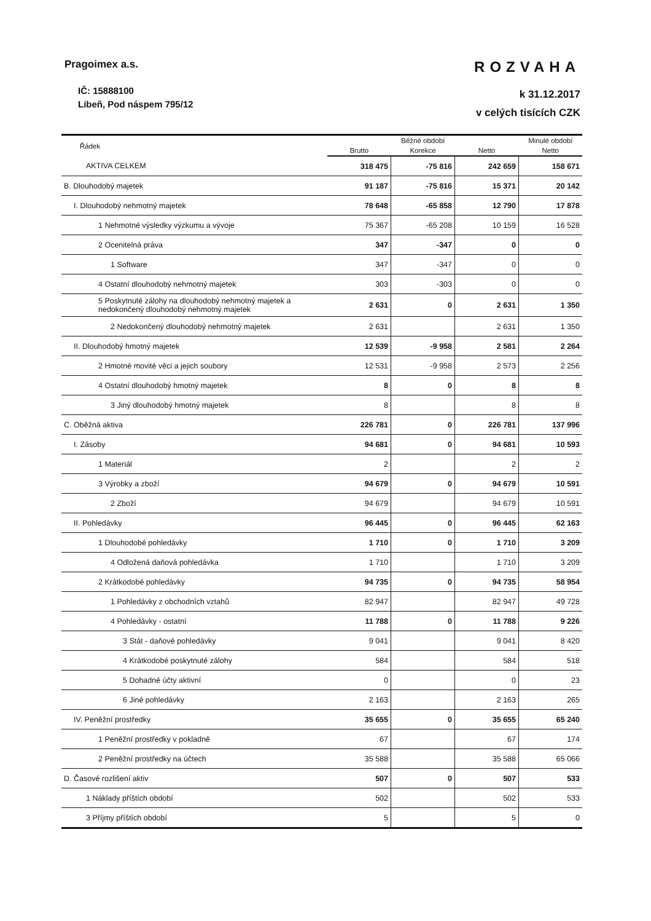Pragoimex a.s.
IČ: 15888100
Libeň, Pod náspem 795/12
ROZVAHA
k 31.12.2017
v celých tisících CZK
| Řádek | Běžné období | | | Minulé období |
| --- | --- | --- | --- | --- |
| | Brutto | Korekce | Netto | Netto |
| AKTIVA CELKEM | 318 475 | -75 816 | 242 659 | 158 671 |
| B. Dlouhodobý majetek | 91 187 | -75 816 | 15 371 | 20 142 |
| I. Dlouhodobý nehmotný majetek | 78 648 | -65 858 | 12 790 | 17 878 |
| 1 Nehmotné výsledky výzkumu a vývoje | 75 367 | -65 208 | 10 159 | 16 528 |
| 2 Ocenitelná práva | 347 | -347 | 0 | 0 |
| 1 Software | 347 | -347 | 0 | 0 |
| 4 Ostatní dlouhodobý nehmotný majetek | 303 | -303 | 0 | 0 |
| 5 Poskytnuté zálohy na dlouhodobý nehmotný majetek a nedokončený dlouhodobý nehmotný majetek | 2 631 | 0 | 2 631 | 1 350 |
| 2 Nedokončený dlouhodobý nehmotný majetek | 2 631 | | 2 631 | 1 350 |
| II. Dlouhodobý hmotný majetek | 12 539 | -9 958 | 2 581 | 2 264 |
| 2 Hmotné movité věci a jejich soubory | 12 531 | -9 958 | 2 573 | 2 256 |
| 4 Ostatní dlouhodobý hmotný majetek | 8 | 0 | 8 | 8 |
| 3 Jiný dlouhodobý hmotný majetek | 8 | | 8 | 8 |
| C. Oběžná aktiva | 226 781 | 0 | 226 781 | 137 996 |
| I. Zásoby | 94 681 | 0 | 94 681 | 10 593 |
| 1 Materiál | 2 | | 2 | 2 |
| 3 Výrobky a zboží | 94 679 | 0 | 94 679 | 10 591 |
| 2 Zboží | 94 679 | | 94 679 | 10 591 |
| II. Pohledávky | 96 445 | 0 | 96 445 | 62 163 |
| 1 Dlouhodobé pohledávky | 1 710 | 0 | 1 710 | 3 209 |
| 4 Odložená daňová pohledávka | 1 710 | | 1 710 | 3 209 |
| 2 Krátkodobé pohledávky | 94 735 | 0 | 94 735 | 58 954 |
| 1 Pohledávky z obchodních vztahů | 82 947 | | 82 947 | 49 728 |
| 4 Pohledávky - ostatní | 11 788 | 0 | 11 788 | 9 226 |
| 3 Stát - daňové pohledávky | 9 041 | | 9 041 | 8 420 |
| 4 Krátkodobé poskytnuté zálohy | 584 | | 584 | 518 |
| 5 Dohadné účty aktivní | 0 | | 0 | 23 |
| 6 Jiné pohledávky | 2 163 | | 2 163 | 265 |
| IV. Peněžní prostředky | 35 655 | 0 | 35 655 | 65 240 |
| 1 Peněžní prostředky v pokladně | 67 | | 67 | 174 |
| 2 Peněžní prostředky na účtech | 35 588 | | 35 588 | 65 066 |
| D. Časové rozlišení aktiv | 507 | 0 | 507 | 533 |
| 1 Náklady příštích období | 502 | | 502 | 533 |
| 3 Příjmy příštích období | 5 | | 5 | 0 |